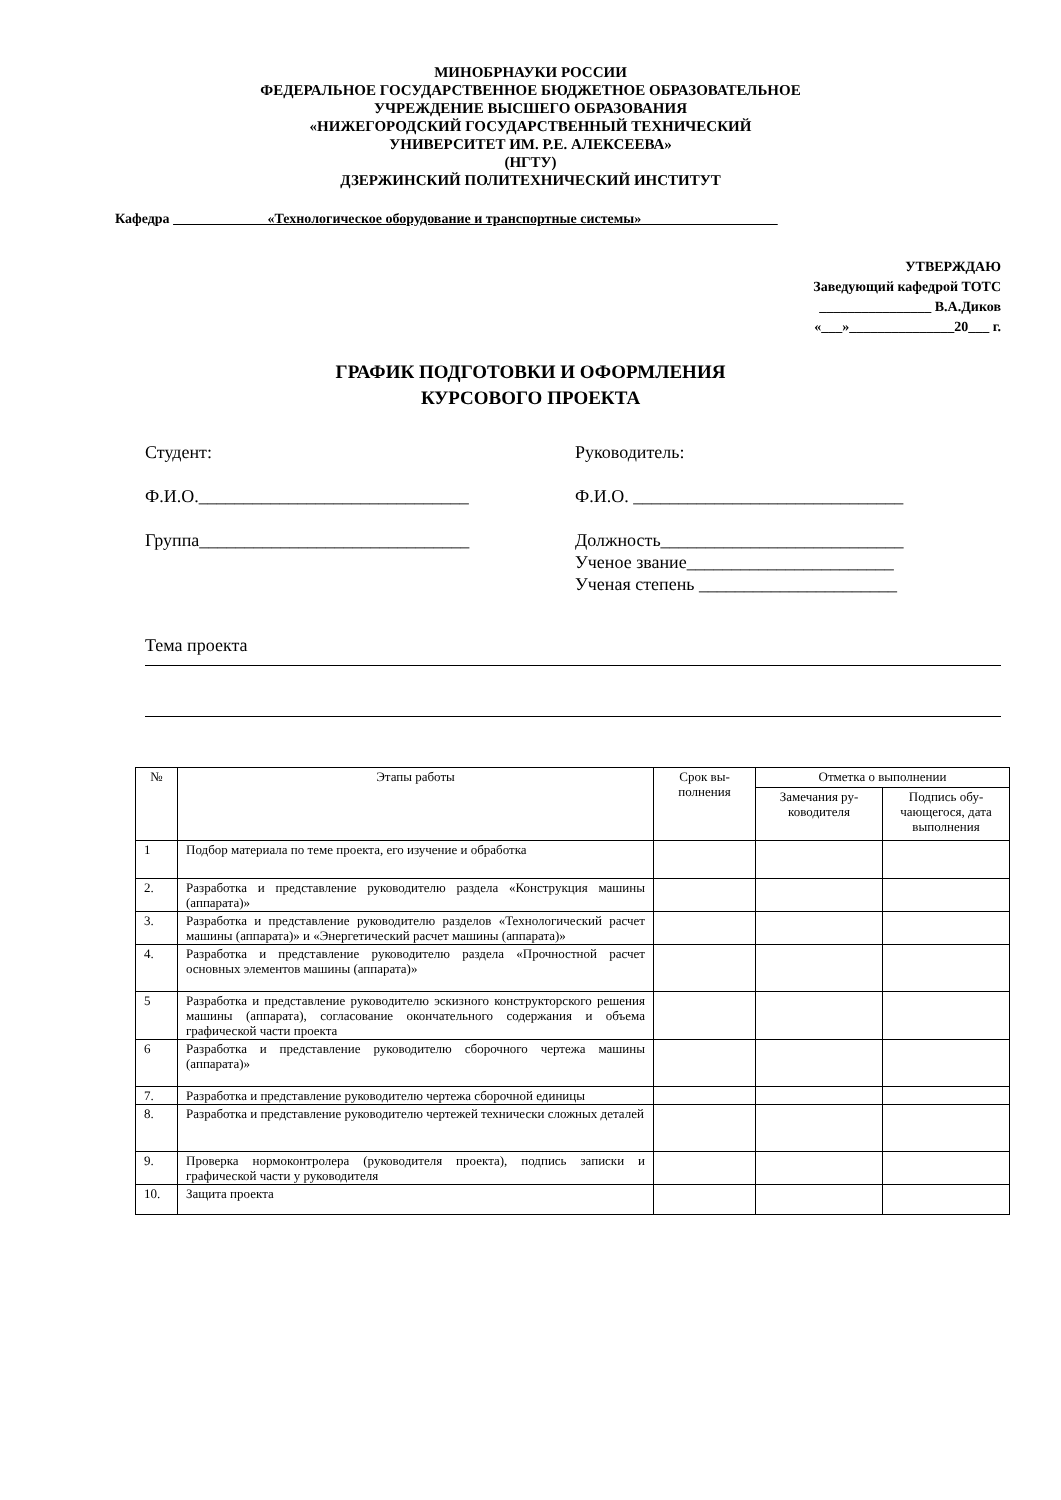МИНОБРНАУКИ РОССИИ
ФЕДЕРАЛЬНОЕ ГОСУДАРСТВЕННОЕ БЮДЖЕТНОЕ ОБРАЗОВАТЕЛЬНОЕ
УЧРЕЖДЕНИЕ ВЫСШЕГО ОБРАЗОВАНИЯ
«НИЖЕГОРОДСКИЙ ГОСУДАРСТВЕННЫЙ ТЕХНИЧЕСКИЙ
УНИВЕРСИТЕТ ИМ. Р.Е. АЛЕКСЕЕВА»
(НГТУ)
ДЗЕРЖИНСКИЙ ПОЛИТЕХНИЧЕСКИЙ ИНСТИТУТ
Кафедра «Технологическое оборудование и транспортные системы»
УТВЕРЖДАЮ
Заведующий кафедрой ТОТС
________________ В.А.Диков
«___»_______________20___ г.
ГРАФИК ПОДГОТОВКИ И ОФОРМЛЕНИЯ
КУРСОВОГО ПРОЕКТА
Студент:
Ф.И.О.______________________________
Группа______________________________
Руководитель:
Ф.И.О. ______________________________
Должность___________________________
Ученое звание_______________________
Ученая степень ______________________
Тема проекта
| № | Этапы работы | Срок вы- полнения | Отметка о выполнении | |
| --- | --- | --- | --- | --- |
| | | | Замечания ру- ководителя | Подпись обу- чающегося, дата выполнения |
| 1 | Подбор материала по теме проекта, его изучение и обработка | | | |
| 2. | Разработка и представление руководителю раздела «Конструкция машины (аппарата)» | | | |
| 3. | Разработка и представление руководителю разделов «Технологический расчет машины (аппарата)» и «Энергетический расчет машины (аппарата)» | | | |
| 4. | Разработка и представление руководителю раздела «Прочностной расчет основных элементов машины (аппарата)» | | | |
| 5 | Разработка и представление руководителю эскизного конструкторского решения машины (аппарата), согласование окончательного содержания и объема графической части проекта | | | |
| 6 | Разработка и представление руководителю сборочного чертежа машины (аппарата)» | | | |
| 7. | Разработка и представление руководителю чертежа сборочной единицы | | | |
| 8. | Разработка и представление руководителю чертежей технически сложных деталей | | | |
| 9. | Проверка нормоконтролера (руководителя проекта), подпись записки и графической части у руководителя | | | |
| 10. | Защита проекта | | | |